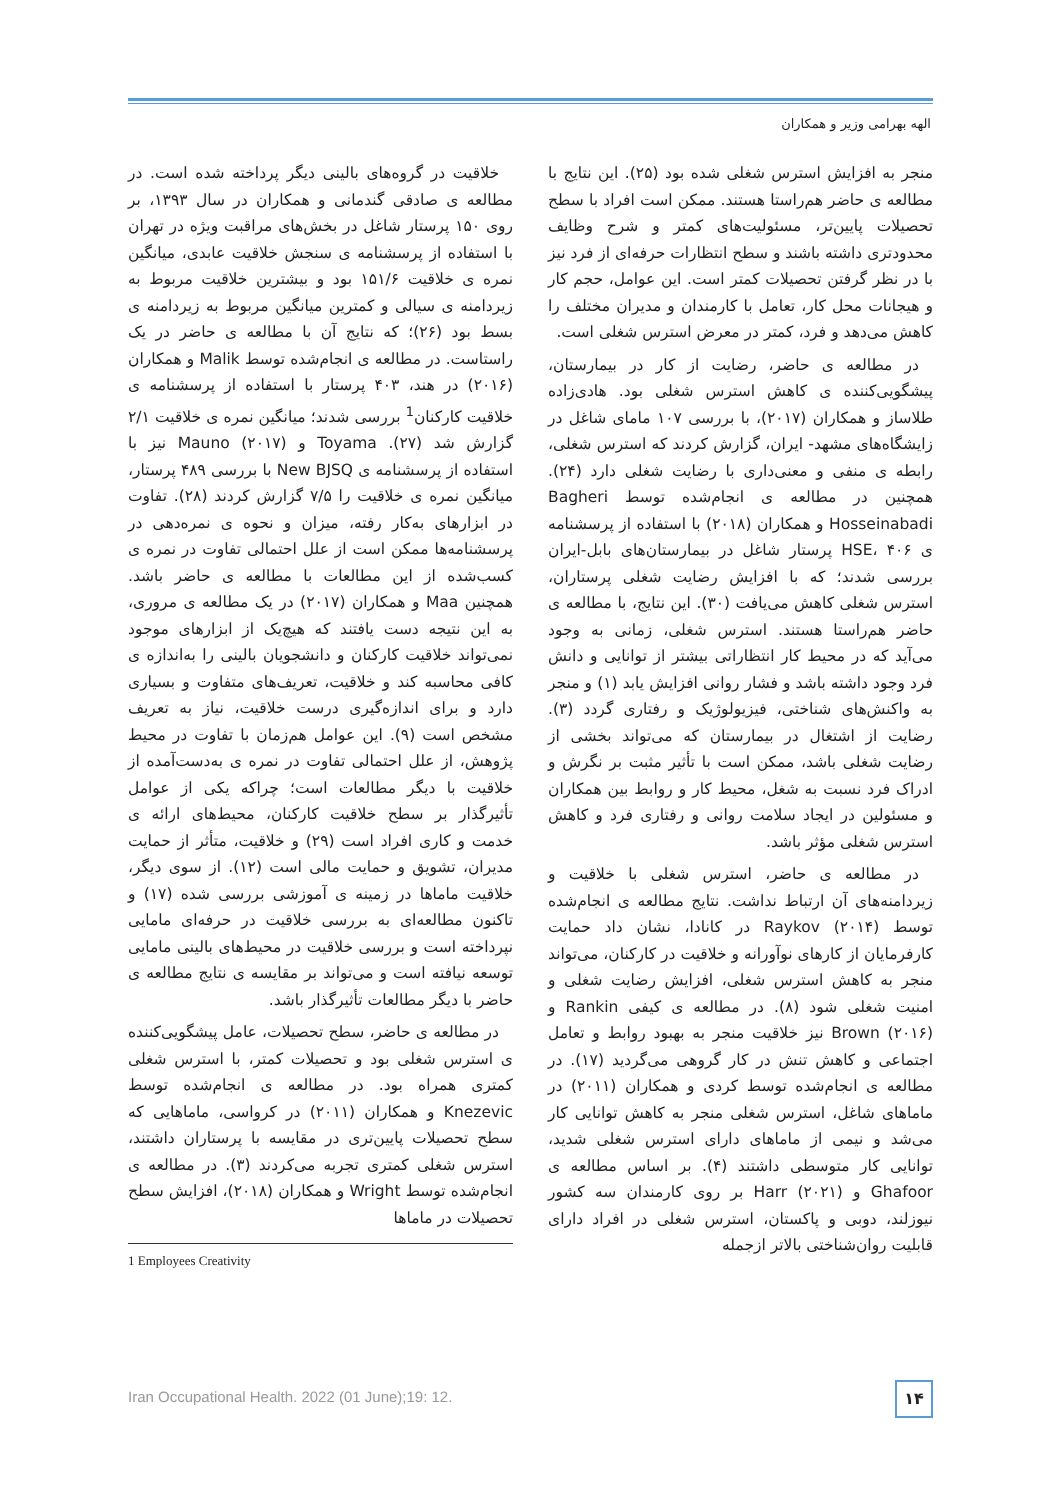الهه بهرامی وزیر و همکاران
خلاقیت در گروه‌های بالینی دیگر پرداخته شده است. در مطالعه ی صادقی گندمانی و همکاران در سال ۱۳۹۳، بر روی ۱۵۰ پرستار شاغل در بخش‌های مراقبت ویژه در تهران با استفاده از پرسشنامه ی سنجش خلاقیت عابدی، میانگین نمره ی خلاقیت ۱۵۱/۶ بود و بیشترین خلاقیت مربوط به زیردامنه ی سیالی و کمترین میانگین مربوط به زیردامنه ی بسط بود (۲۶)؛ که نتایج آن با مطالعه ی حاضر در یک راستاست. در مطالعه ی انجام‌شده توسط Malik و همکاران (۲۰۱۶) در هند، ۴۰۳ پرستار با استفاده از پرسشنامه ی خلاقیت کارکنان<sup>1</sup> بررسی شدند؛ میانگین نمره ی خلاقیت ۲/۱ گزارش شد (۲۷). Toyama و Mauno (۲۰۱۷) نیز با استفاده از پرسشنامه ی New BJSQ با بررسی ۴۸۹ پرستار، میانگین نمره ی خلاقیت را ۷/۵ گزارش کردند (۲۸). تفاوت در ابزارهای به‌کار رفته، میزان و نحوه ی نمره‌دهی در پرسشنامه‌ها ممکن است از علل احتمالی تفاوت در نمره ی کسب‌شده از این مطالعات با مطالعه ی حاضر باشد. همچنین Maa و همکاران (۲۰۱۷) در یک مطالعه ی مروری، به این نتیجه دست یافتند که هیچ‌یک از ابزارهای موجود نمی‌تواند خلاقیت کارکنان و دانشجویان بالینی را به‌اندازه ی کافی محاسبه کند و خلاقیت، تعریف‌های متفاوت و بسیاری دارد و برای اندازه‌گیری درست خلاقیت، نیاز به تعریف مشخص است (۹). این عوامل هم‌زمان با تفاوت در محیط پژوهش، از علل احتمالی تفاوت در نمره ی به‌دست‌آمده از خلاقیت با دیگر مطالعات است؛ چراکه یکی از عوامل تأثیرگذار بر سطح خلاقیت کارکنان، محیط‌های ارائه ی خدمت و کاری افراد است (۲۹) و خلاقیت، متأثر از حمایت مدیران، تشویق و حمایت مالی است (۱۲). از سوی دیگر، خلاقیت ماماها در زمینه ی آموزشی بررسی شده (۱۷) و تاکنون مطالعه‌ای به بررسی خلاقیت در حرفه‌ای مامایی نپرداخته است و بررسی خلاقیت در محیط‌های بالینی مامایی توسعه نیافته است و می‌تواند بر مقایسه ی نتایج مطالعه ی حاضر با دیگر مطالعات تأثیرگذار باشد.
در مطالعه ی حاضر، سطح تحصیلات، عامل پیشگویی‌کننده ی استرس شغلی بود و تحصیلات کمتر، با استرس شغلی کمتری همراه بود. در مطالعه ی انجام‌شده توسط Knezevic و همکاران (۲۰۱۱) در کرواسی، ماماهایی که سطح تحصیلات پایین‌تری در مقایسه با پرستاران داشتند، استرس شغلی کمتری تجربه می‌کردند (۳). در مطالعه ی انجام‌شده توسط Wright و همکاران (۲۰۱۸)، افزایش سطح تحصیلات در ماماها
1 Employees Creativity
منجر به افزایش استرس شغلی شده بود (۲۵). این نتایج با مطالعه ی حاضر هم‌راستا هستند. ممکن است افراد با سطح تحصیلات پایین‌تر، مسئولیت‌های کمتر و شرح وظایف محدودتری داشته باشند و سطح انتظارات حرفه‌ای از فرد نیز با در نظر گرفتن تحصیلات کمتر است. این عوامل، حجم کار و هیجانات محل کار، تعامل با کارمندان و مدیران مختلف را کاهش می‌دهد و فرد، کمتر در معرض استرس شغلی است.
در مطالعه ی حاضر، رضایت از کار در بیمارستان، پیشگویی‌کننده ی کاهش استرس شغلی بود. هادی‌زاده طلاساز و همکاران (۲۰۱۷)، با بررسی ۱۰۷ مامای شاغل در زایشگاه‌های مشهد- ایران، گزارش کردند که استرس شغلی، رابطه ی منفی و معنی‌داری با رضایت شغلی دارد (۲۴). همچنین در مطالعه ی انجام‌شده توسط Bagheri Hosseinabadi و همکاران (۲۰۱۸) با استفاده از پرسشنامه ی HSE، ۴۰۶ پرستار شاغل در بیمارستان‌های بابل-ایران بررسی شدند؛ که با افزایش رضایت شغلی پرستاران، استرس شغلی کاهش می‌یافت (۳۰). این نتایج، با مطالعه ی حاضر هم‌راستا هستند. استرس شغلی، زمانی به وجود می‌آید که در محیط کار انتظاراتی بیشتر از توانایی و دانش فرد وجود داشته باشد و فشار روانی افزایش یابد (۱) و منجر به واکنش‌های شناختی، فیزیولوژیک و رفتاری گردد (۳). رضایت از اشتغال در بیمارستان که می‌تواند بخشی از رضایت شغلی باشد، ممکن است با تأثیر مثبت بر نگرش و ادراک فرد نسبت به شغل، محیط کار و روابط بین همکاران و مسئولین در ایجاد سلامت روانی و رفتاری فرد و کاهش استرس شغلی مؤثر باشد.
در مطالعه ی حاضر، استرس شغلی با خلاقیت و زیردامنه‌های آن ارتباط نداشت. نتایج مطالعه ی انجام‌شده توسط Raykov (۲۰۱۴) در کانادا، نشان داد حمایت کارفرمایان از کارهای نوآورانه و خلاقیت در کارکنان، می‌تواند منجر به کاهش استرس شغلی، افزایش رضایت شغلی و امنیت شغلی شود (۸). در مطالعه ی کیفی Rankin و Brown (۲۰۱۶) نیز خلاقیت منجر به بهبود روابط و تعامل اجتماعی و کاهش تنش در کار گروهی می‌گردید (۱۷). در مطالعه ی انجام‌شده توسط کردی و همکاران (۲۰۱۱) در ماماهای شاغل، استرس شغلی منجر به کاهش توانایی کار می‌شد و نیمی از ماماهای دارای استرس شغلی شدید، توانایی کار متوسطی داشتند (۴). بر اساس مطالعه ی Ghafoor و Harr (۲۰۲۱) بر روی کارمندان سه کشور نیوزلند، دوبی و پاکستان، استرس شغلی در افراد دارای قابلیت روان‌شناختی بالاتر ازجمله
Iran Occupational Health. 2022 (01 June);19: 12.
۱۴